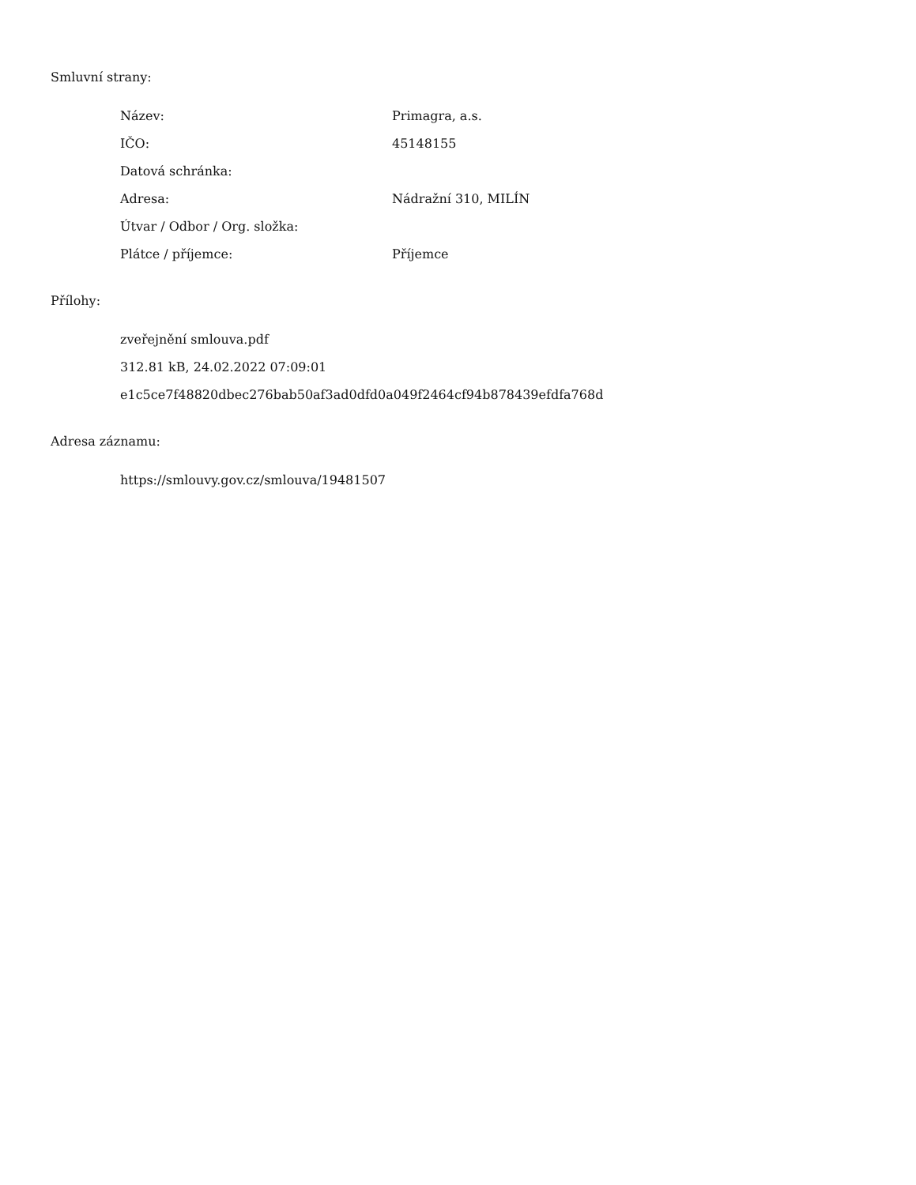Smluvní strany:
| Název: | Primagra, a.s. |
| IČO: | 45148155 |
| Datová schránka: | |
| Adresa: | Nádražní 310, MILÍN |
| Útvar / Odbor / Org. složka: | |
| Plátce / příjemce: | Příjemce |
Přílohy:
zveřejnění smlouva.pdf
312.81 kB, 24.02.2022 07:09:01
e1c5ce7f48820dbec276bab50af3ad0dfd0a049f2464cf94b878439efdfa768d
Adresa záznamu:
https://smlouvy.gov.cz/smlouva/19481507